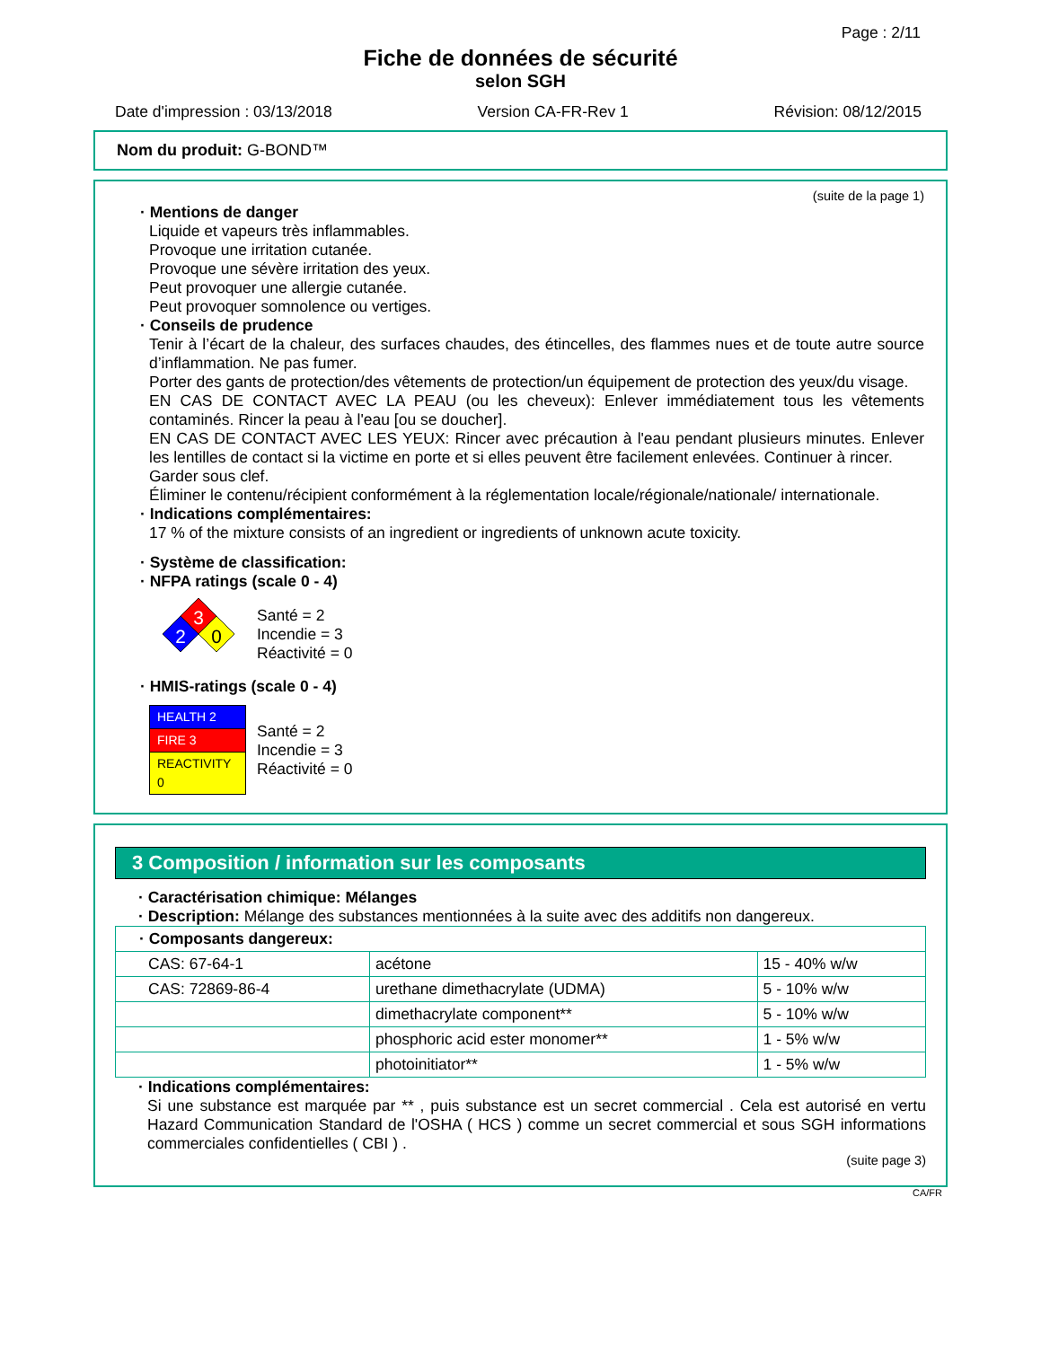Page : 2/11
Fiche de données de sécurité
selon SGH
Date d'impression : 03/13/2018 Version CA-FR-Rev 1 Révision: 08/12/2015
Nom du produit: G-BOND™
(suite de la page 1)
· Mentions de danger
Liquide et vapeurs très inflammables.
Provoque une irritation cutanée.
Provoque une sévère irritation des yeux.
Peut provoquer une allergie cutanée.
Peut provoquer somnolence ou vertiges.
· Conseils de prudence
Tenir à l’écart de la chaleur, des surfaces chaudes, des étincelles, des flammes nues et de toute autre source d’inflammation. Ne pas fumer.
Porter des gants de protection/des vêtements de protection/un équipement de protection des yeux/du visage.
EN CAS DE CONTACT AVEC LA PEAU (ou les cheveux): Enlever immédiatement tous les vêtements contaminés. Rincer la peau à l'eau [ou se doucher].
EN CAS DE CONTACT AVEC LES YEUX: Rincer avec précaution à l'eau pendant plusieurs minutes. Enlever les lentilles de contact si la victime en porte et si elles peuvent être facilement enlevées. Continuer à rincer.
Garder sous clef.
Éliminer le contenu/récipient conformément à la réglementation locale/régionale/nationale/ internationale.
· Indications complémentaires:
17 % of the mixture consists of an ingredient or ingredients of unknown acute toxicity.
· Système de classification:
· NFPA ratings (scale 0 - 4)
3
2
0
Santé = 2
Incendie = 3
Réactivité = 0
· HMIS-ratings (scale 0 - 4)
| HEALTH 2 |
| FIRE 3 |
| REACTIVITY 0 |
Santé = 2
Incendie = 3
Réactivité = 0
3 Composition / information sur les composants
· Caractérisation chimique: Mélanges
· Description: Mélange des substances mentionnées à la suite avec des additifs non dangereux.
| · Composants dangereux: | | |
| CAS: 67-64-1 | acétone | 15 - 40% w/w |
| CAS: 72869-86-4 | urethane dimethacrylate (UDMA) | 5 - 10% w/w |
| | dimethacrylate component** | 5 - 10% w/w |
| | phosphoric acid ester monomer** | 1 - 5% w/w |
| | photoinitiator** | 1 - 5% w/w |
· Indications complémentaires:
Si une substance est marquée par ** , puis substance est un secret commercial . Cela est autorisé en vertu Hazard Communication Standard de l'OSHA ( HCS ) comme un secret commercial et sous SGH informations commerciales confidentielles ( CBI ) .
(suite page 3)
CA/FR